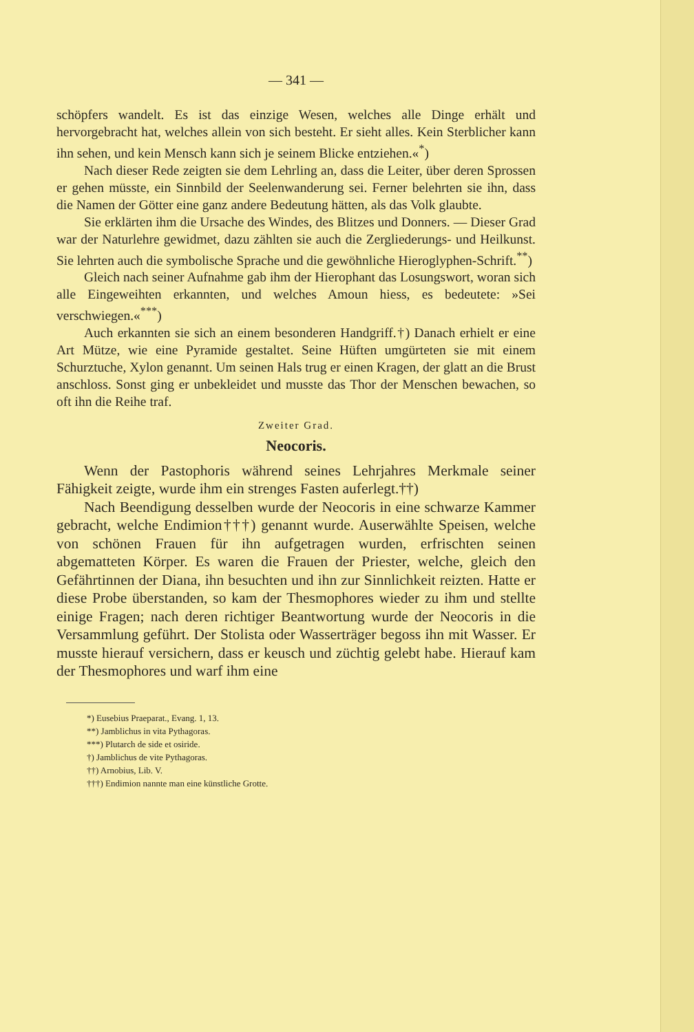— 341 —
schöpfers wandelt. Es ist das einzige Wesen, welches alle Dinge erhält und hervorgebracht hat, welches allein von sich besteht. Er sieht alles. Kein Sterblicher kann ihn sehen, und kein Mensch kann sich je seinem Blicke entziehen.«<sup>*</sup>)
Nach dieser Rede zeigten sie dem Lehrling an, dass die Leiter, über deren Sprossen er gehen müsste, ein Sinnbild der Seelenwanderung sei. Ferner belehrten sie ihn, dass die Namen der Götter eine ganz andere Bedeutung hätten, als das Volk glaubte.
Sie erklärten ihm die Ursache des Windes, des Blitzes und Donners. — Dieser Grad war der Naturlehre gewidmet, dazu zählten sie auch die Zergliederungs- und Heilkunst. Sie lehrten auch die symbolische Sprache und die gewöhnliche Hieroglyphen-Schrift.<sup>**</sup>)
Gleich nach seiner Aufnahme gab ihm der Hierophant das Losungswort, woran sich alle Eingeweihten erkannten, und welches Amoun hiess, es bedeutete: »Sei verschwiegen.«<sup>***</sup>)
Auch erkannten sie sich an einem besonderen Handgriff.†) Danach erhielt er eine Art Mütze, wie eine Pyramide gestaltet. Seine Hüften umgürteten sie mit einem Schurztuche, Xylon genannt. Um seinen Hals trug er einen Kragen, der glatt an die Brust anschloss. Sonst ging er unbekleidet und musste das Thor der Menschen bewachen, so oft ihn die Reihe traf.
Zweiter Grad.
Neocoris.
Wenn der Pastophoris während seines Lehrjahres Merkmale seiner Fähigkeit zeigte, wurde ihm ein strenges Fasten auferlegt.††)
Nach Beendigung desselben wurde der Neocoris in eine schwarze Kammer gebracht, welche Endimion†††) genannt wurde. Auserwählte Speisen, welche von schönen Frauen für ihn aufgetragen wurden, erfrischten seinen abgematteten Körper. Es waren die Frauen der Priester, welche, gleich den Gefährtinnen der Diana, ihn besuchten und ihn zur Sinnlichkeit reizten. Hatte er diese Probe überstanden, so kam der Thesmophores wieder zu ihm und stellte einige Fragen; nach deren richtiger Beantwortung wurde der Neocoris in die Versammlung geführt. Der Stolista oder Wasserträger begoss ihn mit Wasser. Er musste hierauf versichern, dass er keusch und züchtig gelebt habe. Hierauf kam der Thesmophores und warf ihm eine
*) Eusebius Praeparat., Evang. 1, 13.
**) Jamblichus in vita Pythagoras.
***) Plutarch de side et osiride.
†) Jamblichus de vite Pythagoras.
††) Arnobius, Lib. V.
†††) Endimion nannte man eine künstliche Grotte.